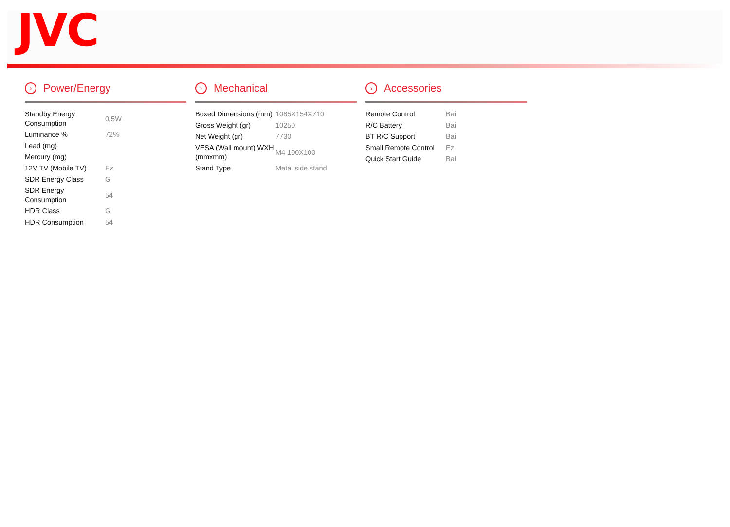JVC
› Power/Energy
| Standby Energy Consumption | 0,5W |
| Luminance % | 72% |
| Lead (mg) | |
| Mercury (mg) | |
| 12V TV (Mobile TV) | Ez |
| SDR Energy Class | G |
| SDR Energy Consumption | 54 |
| HDR Class | G |
| HDR Consumption | 54 |
› Mechanical
| Boxed Dimensions (mm) | 1085X154X710 |
| Gross Weight (gr) | 10250 |
| Net Weight (gr) | 7730 |
| VESA (Wall mount) WXH (mmxmm) | M4 100X100 |
| Stand Type | Metal side stand |
› Accessories
| Remote Control | Bai |
| R/C Battery | Bai |
| BT R/C Support | Bai |
| Small Remote Control | Ez |
| Quick Start Guide | Bai |